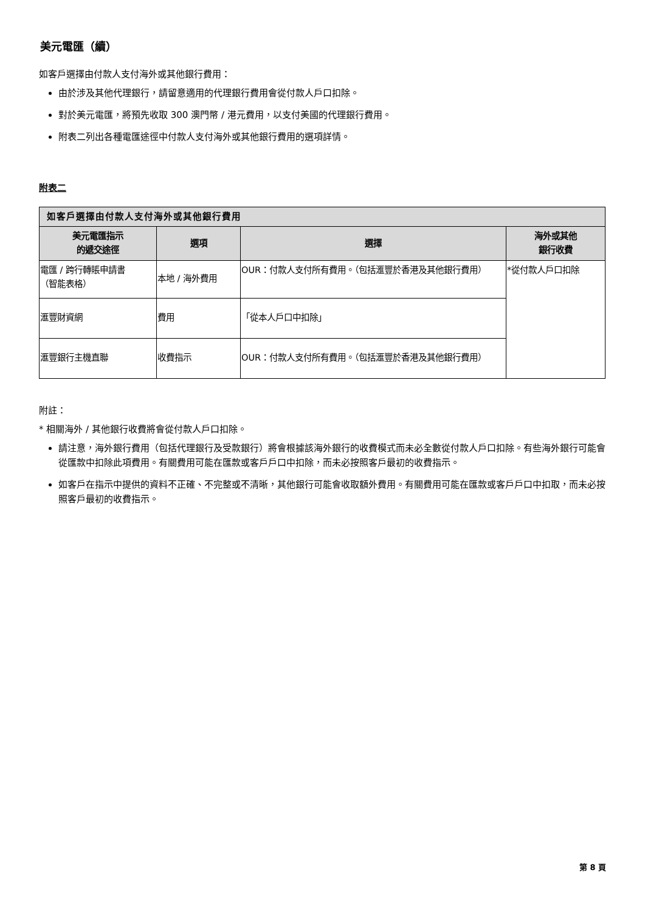美元電匯（續）
如客戶選擇由付款人支付海外或其他銀行費用：
由於涉及其他代理銀行，請留意適用的代理銀行費用會從付款人戶口扣除。
對於美元電匯，將預先收取 300 澳門幣 / 港元費用，以支付美國的代理銀行費用。
附表二列出各種電匯途徑中付款人支付海外或其他銀行費用的選項詳情。
附表二
| 如客戶選擇由付款人支付海外或其他銀行費用 | | | |
| --- | --- | --- | --- |
| 美元電匯指示 的遞交途徑 | 選項 | 選擇 | 海外或其他 銀行收費 |
| 電匯 / 跨行轉賬申請書 （智能表格） | 本地 / 海外費用 | OUR：付款人支付所有費用。（包括滙豐於香港及其他銀行費用） | *從付款人戶口扣除 |
| 滙豐財資網 | 費用 | 「從本人戶口中扣除」 | |
| 滙豐銀行主機直聯 | 收費指示 | OUR：付款人支付所有費用。（包括滙豐於香港及其他銀行費用） | |
附註：
* 相關海外 / 其他銀行收費將會從付款人戶口扣除。
請注意，海外銀行費用（包括代理銀行及受款銀行）將會根據該海外銀行的收費模式而未必全數從付款人戶口扣除。有些海外銀行可能會從匯款中扣除此項費用。有關費用可能在匯款或客戶戶口中扣除，而未必按照客戶最初的收費指示。
如客戶在指示中提供的資料不正確、不完整或不清晰，其他銀行可能會收取額外費用。有關費用可能在匯款或客戶戶口中扣取，而未必按照客戶最初的收費指示。
第 8 頁